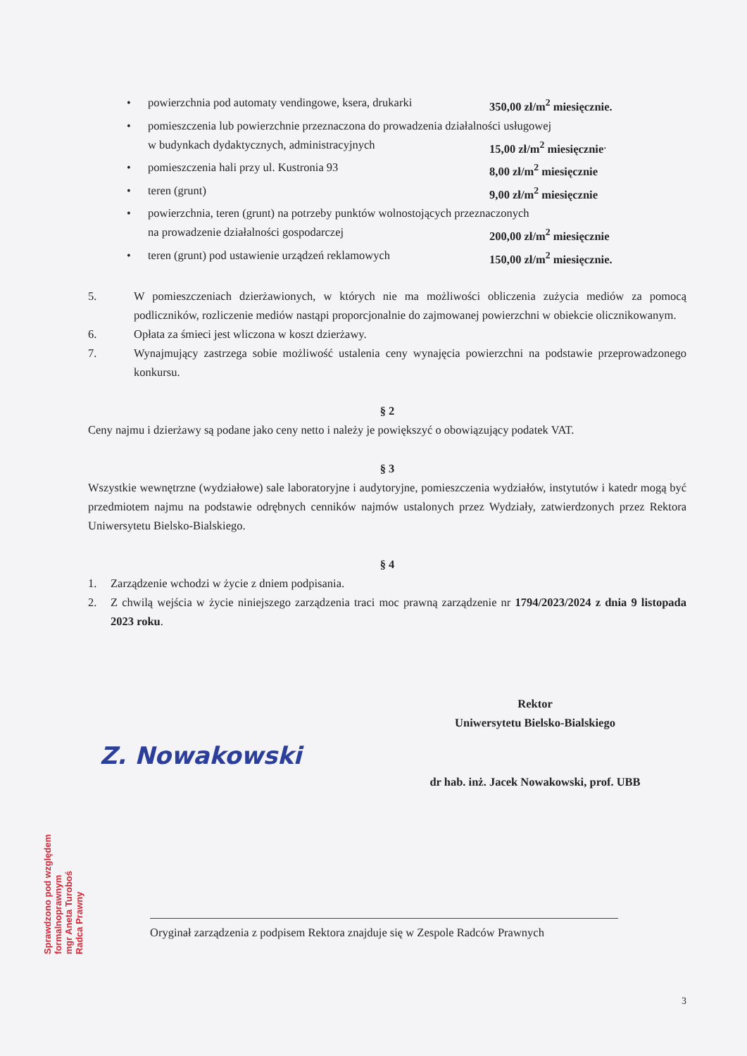• powierzchnia pod automaty vendingowe, ksera, drukarki 350,00 zł/m<sup>2</sup> miesięcznie.
• pomieszczenia lub powierzchnie przeznaczona do prowadzenia działalności usługowej
w budynkach dydaktycznych, administracyjnych 15,00 zł/m<sup>2</sup> miesięcznie.
• pomieszczenia hali przy ul. Kustronia 93 8,00 zł/m<sup>2</sup> miesięcznie
• teren (grunt) 9,00 zł/m<sup>2</sup> miesięcznie
• powierzchnia, teren (grunt) na potrzeby punktów wolnostojących przeznaczonych
na prowadzenie działalności gospodarczej 200,00 zł/m<sup>2</sup> miesięcznie
• teren (grunt) pod ustawienie urządzeń reklamowych 150,00 zł/m<sup>2</sup> miesięcznie.
5. W pomieszczeniach dzierżawionych, w których nie ma możliwości obliczenia zużycia mediów za pomocą podliczników, rozliczenie mediów nastąpi proporcjonalnie do zajmowanej powierzchni w obiekcie olicznikowanym.
6. Opłata za śmieci jest wliczona w koszt dzierżawy.
7. Wynajmujący zastrzega sobie możliwość ustalenia ceny wynajęcia powierzchni na podstawie przeprowadzonego konkursu.
§ 2
Ceny najmu i dzierżawy są podane jako ceny netto i należy je powiększyć o obowiązujący podatek VAT.
§ 3
Wszystkie wewnętrzne (wydziałowe) sale laboratoryjne i audytoryjne, pomieszczenia wydziałów, instytutów i katedr mogą być przedmiotem najmu na podstawie odrębnych cenników najmów ustalonych przez Wydziały, zatwierdzonych przez Rektora Uniwersytetu Bielsko-Bialskiego.
§ 4
1. Zarządzenie wchodzi w życie z dniem podpisania.
2. Z chwilą wejścia w życie niniejszego zarządzenia traci moc prawną zarządzenie nr 1794/2023/2024 z dnia 9 listopada 2023 roku.
Rektor
Uniwersytetu Bielsko-Bialskiego
Z. Nowakowski
dr hab. inż. Jacek Nowakowski, prof. UBB
Oryginał zarządzenia z podpisem Rektora znajduje się w Zespole Radców Prawnych
3
Sprawdzono pod względem
formalnoprawnym
mgr Aneta Turoboś
Radca Prawny